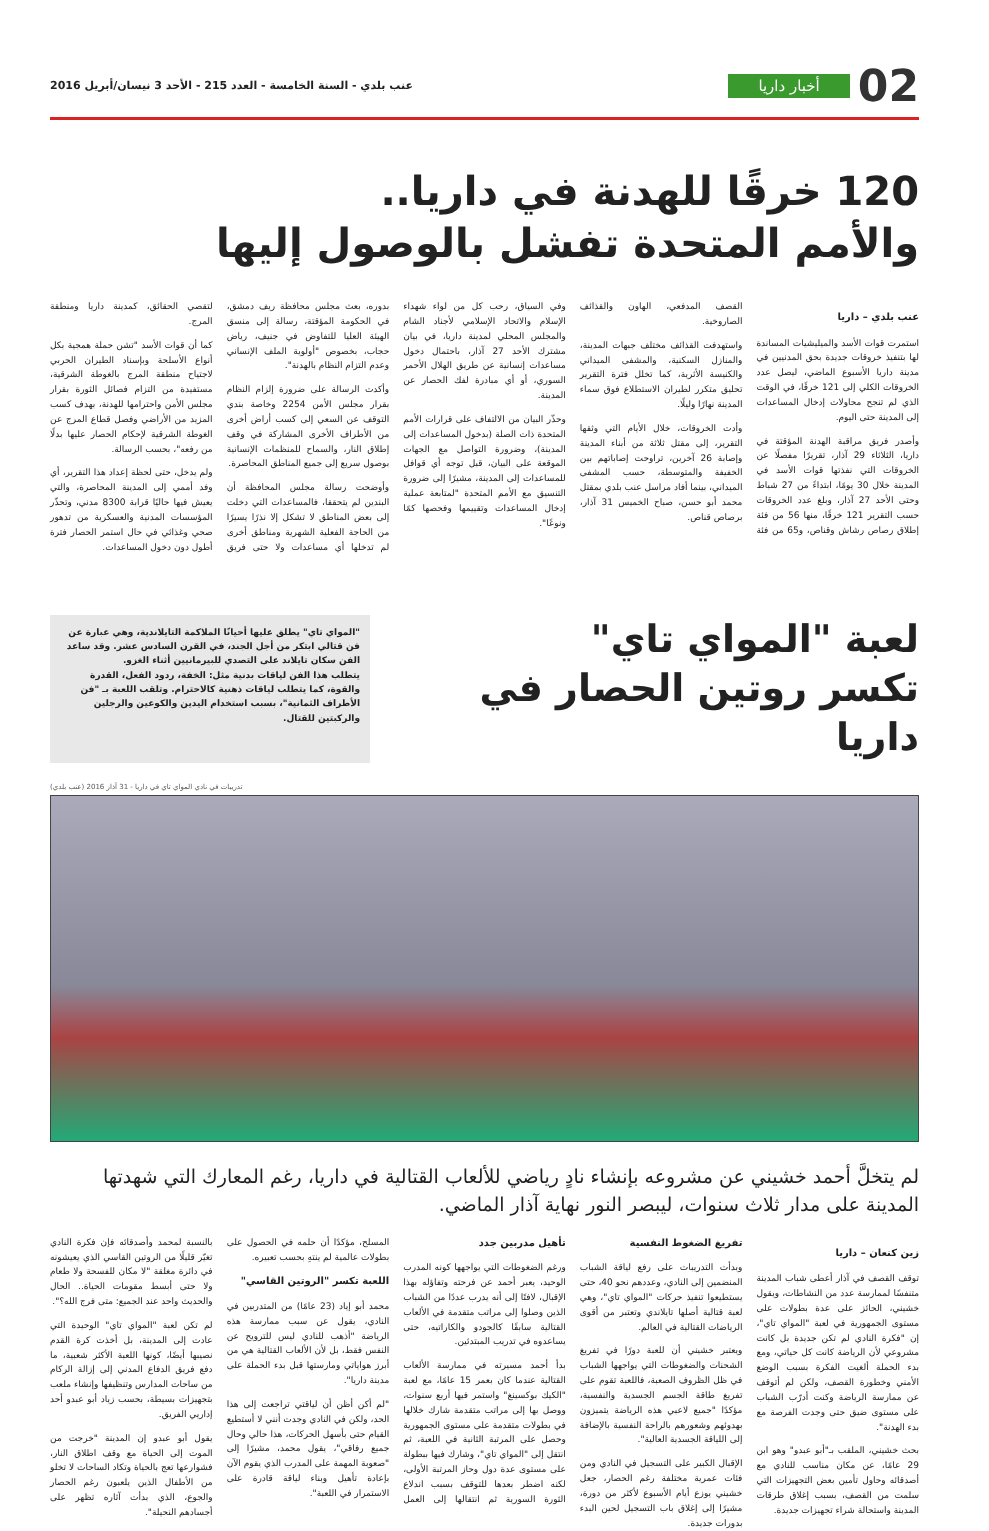02 أخبار داريا
عنب بلدي - السنة الخامسة - العدد 215 - الأحد 3 نيسان/أبريل 2016
120 خرقًا للهدنة في داريا..
والأمم المتحدة تفشل بالوصول إليها
عنب بلدي – داريا
استمرت قوات الأسد والميليشيات المساندة لها بتنفيذ خروقات جديدة بحق المدنيين في مدينة داريا الأسبوع الماضي، ليصل عدد الخروقات الكلي إلى 121 خرقًا، في الوقت الذي لم تنجح محاولات إدخال المساعدات إلى المدينة حتى اليوم.
وأصدر فريق مراقبة الهدنة المؤقتة في داريا، الثلاثاء 29 آذار، تقريرًا مفصلًا عن الخروقات التي نفذتها قوات الأسد في المدينة خلال 30 يومًا، ابتداءً من 27 شباط وحتى الأحد 27 آذار، وبلغ عدد الخروقات حسب التقرير 121 خرقًا، منها 56 من فئة إطلاق رصاص رشاش وقناص، و65 من فئة القصف المدفعي، الهاون والقذائف الصاروخية.
واستهدفت القذائف مختلف جبهات المدينة، والمنازل السكنية، والمشفى الميداني والكنيسة الأثرية، كما تخلل فترة التقرير تحليق متكرر لطيران الاستطلاع فوق سماء المدينة نهارًا وليلًا.
وأدت الخروقات، خلال الأيام التي وثقها التقرير، إلى مقتل ثلاثة من أبناء المدينة وإصابة 26 آخرين، تراوحت إصاباتهم بين الخفيفة والمتوسطة، حسب المشفى الميداني، بينما أفاد مراسل عنب بلدي بمقتل محمد أبو حسن، صباح الخميس 31 آذار، برصاص قناص.
وفي السياق، رحب كل من لواء شهداء الإسلام والاتحاد الإسلامي لأجناد الشام والمجلس المحلي لمدينة داريا، في بيان مشترك الأحد 27 آذار، باحتمال دخول مساعدات إنسانية عن طريق الهلال الأحمر السوري، أو أي مبادرة لفك الحصار عن المدينة.
وحذّر البيان من الالتفاف على قرارات الأمم المتحدة ذات الصلة (بدخول المساعدات إلى المدينة)، وضرورة التواصل مع الجهات الموقعة على البيان، قبل توجه أي قوافل للمساعدات إلى المدينة، مشيرًا إلى ضرورة التنسيق مع الأمم المتحدة "لمتابعة عملية إدخال المساعدات وتقييمها وفحصها كمًا ونوعًا".
بدوره، بعث مجلس محافظة ريف دمشق، في الحكومة المؤقتة، رسالة إلى منسق الهيئة العليا للتفاوض في جنيف، رياض حجاب، بخصوص "أولوية الملف الإنساني وعدم التزام النظام بالهدنة".
وأكدت الرسالة على ضرورة إلزام النظام بقرار مجلس الأمن 2254 وخاصة بندي التوقف عن السعي إلى كسب أراض أخرى من الأطراف الأخرى المشاركة في وقف إطلاق النار، والسماح للمنظمات الإنسانية بوصول سريع إلى جميع المناطق المحاصرة.
وأوضحت رسالة مجلس المحافظة أن البندين لم يتحققا، فالمساعدات التي دخلت إلى بعض المناطق لا تشكل إلا نذرًا يسيرًا من الحاجة الفعلية الشهرية ومناطق أخرى لم تدخلها أي مساعدات ولا حتى فريق لتقصي الحقائق، كمدينة داريا ومنطقة المرج.
كما أن قوات الأسد "تشن حملة همجية بكل أنواع الأسلحة وبإسناد الطيران الحربي لاجتياح منطقة المرج بالغوطة الشرقية، مستفيدة من التزام فصائل الثورة بقرار مجلس الأمن واحترامها للهدنة، بهدف كسب المزيد من الأراضي وفصل قطاع المرج عن الغوطة الشرقية لإحكام الحصار عليها بدلًا من رفعه"، بحسب الرسالة.
ولم يدخل، حتى لحظة إعداد هذا التقرير، أي وفد أممي إلى المدينة المحاصرة، والتي يعيش فيها حاليًا قرابة 8300 مدني، وتحذّر المؤسسات المدنية والعسكرية من تدهور صحي وغذائي في حال استمر الحصار فترة أطول دون دخول المساعدات.
لعبة "المواي تاي"
تكسر روتين الحصار في داريا
"المواي تاي" يطلق عليها أحيانًا الملاكمة التايلاندية، وهي عبارة عن فن قتالي ابتكر من أجل الجند، في القرن السادس عشر. وقد ساعد الفن سكان تايلاند على التصدي للبيرمانيين أثناء الغزو.
يتطلب هذا الفن لياقات بدنية مثل: الخفة، ردود الفعل، القدرة والقوة، كما يتطلب لياقات ذهنية كالاحترام. وتلقب اللعبة بـ "فن الأطراف الثمانية"، بسبب استخدام اليدين والكوعين والرجلين والركبتين للقتال.
تدريبات في نادي المواي تاي في داريا - 31 آذار 2016 (عنب بلدي)
لم يتخلَّ أحمد خشيني عن مشروعه بإنشاء نادٍ رياضي للألعاب القتالية في داريا، رغم المعارك التي شهدتها المدينة على مدار ثلاث سنوات، ليبصر النور نهاية آذار الماضي.
زين كنعان – داريا
توقف القصف في آذار أعطى شباب المدينة متنفسًا لممارسة عدد من النشاطات، ويقول خشيني، الحائز على عدة بطولات على مستوى الجمهورية في لعبة "المواي تاي"، إن "فكرة النادي لم تكن جديدة بل كانت مشروعي لأن الرياضة كانت كل حياتي، ومع بدء الحملة ألغيت الفكرة بسبب الوضع الأمني وخطورة القصف، ولكن لم أتوقف عن ممارسة الرياضة وكنت أدرّب الشباب على مستوى ضيق حتى وجدت الفرصة مع بدء الهدنة".
بحث خشيني، الملقب بـ"أبو عبدو" وهو ابن 29 عامًا، عن مكان مناسب للنادي مع أصدقائه وحاول تأمين بعض التجهيزات التي سلمت من القصف، بسبب إغلاق طرقات المدينة واستحالة شراء تجهيزات جديدة.
تفريغ الضغوط النفسية
وبدأت التدريبات على رفع لياقة الشباب المنضمين إلى النادي، وعددهم نحو 40، حتى يستطيعوا تنفيذ حركات "المواي تاي"، وهي لعبة قتالية أصلها تايلاندي وتعتبر من أقوى الرياضات القتالية في العالم.
ويعتبر خشيني أن للعبة دورًا في تفريغ الشحنات والضغوطات التي يواجهها الشباب في ظل الظروف الصعبة، فاللعبة تقوم على تفريغ طاقة الجسم الجسدية والنفسية، مؤكدًا "جميع لاعبي هذه الرياضة يتميزون بهدوئهم وشعورهم بالراحة النفسية بالإضافة إلى اللياقة الجسدية العالية".
الإقبال الكبير على التسجيل في النادي ومن فئات عمرية مختلفة رغم الحصار، جعل خشيني يوزع أيام الأسبوع لأكثر من دورة، مشيرًا إلى إغلاق باب التسجيل لحين البدء بدورات جديدة.
تأهيل مدربين جدد
ورغم الضغوطات التي يواجهها كونه المدرب الوحيد، يعبر أحمد عن فرحته وتفاؤله بهذا الإقبال، لافتًا إلى أنه يدرب عددًا من الشباب الذين وصلوا إلى مراتب متقدمة في الألعاب القتالية سابقًا كالجودو والكاراتيه، حتى يساعدوه في تدريب المبتدئين.
بدأ أحمد مسيرته في ممارسة الألعاب القتالية عندما كان بعمر 15 عامًا، مع لعبة "الكيك بوكسينغ" واستمر فيها أربع سنوات، ووصل بها إلى مراتب متقدمة شارك خلالها في بطولات متقدمة على مستوى الجمهورية وحصل على المرتبة الثانية في اللعبة، ثم انتقل إلى "المواي تاي"، وشارك فيها ببطولة على مستوى عدة دول وحاز المرتبة الأولى، لكنه اضطر بعدها للتوقف بسبب اندلاع الثورة السورية ثم انتقالها إلى العمل المسلح، مؤكدًا أن حلمه في الحصول على بطولات عالمية لم ينتهِ بحسب تعبيره.
اللعبة تكسر "الروتين القاسي"
محمد أبو إياد (23 عامًا) من المتدربين في النادي، يقول عن سبب ممارسة هذه الرياضة "أذهب للنادي ليس للترويح عن النفس فقط، بل لأن الألعاب القتالية هي من أبرز هواياتي ومارستها قبل بدء الحملة على مدينة داريا".
"لم أكن أظن أن لياقتي تراجعت إلى هذا الحد، ولكن في النادي وجدت أنني لا أستطيع القيام حتى بأسهل الحركات، هذا حالي وحال جميع رفاقي"، يقول محمد، مشيرًا إلى "صعوبة المهمة على المدرب الذي يقوم الآن بإعادة تأهيل وبناء لياقة قادرة على الاستمرار في اللعبة".
بالنسبة لمحمد وأصدقائه فإن فكرة النادي تغيّر قليلًا من الروتين القاسي الذي يعيشونه في دائرة مغلقة "لا مكان للفسحة ولا طعام ولا حتى أبسط مقومات الحياة.. الحال والحديث واحد عند الجميع: متى فرج الله؟".
لم تكن لعبة "المواي تاي" الوحيدة التي عادت إلى المدينة، بل أخذت كرة القدم نصيبها أيضًا، كونها اللعبة الأكثر شعبية، ما دفع فريق الدفاع المدني إلى إزالة الركام من ساحات المدارس وتنظيفها وإنشاء ملعب بتجهيزات بسيطة، بحسب زياد أبو عبدو أحد إداريي الفريق.
يقول أبو عبدو إن المدينة "خرجت من الموت إلى الحياة مع وقف اطلاق النار، فشوارعها تعج بالحياة وتكاد الساحات لا تخلو من الأطفال الذين يلعبون رغم الحصار والجوع، الذي بدأت آثاره تظهر على أجسادهم النحيلة".